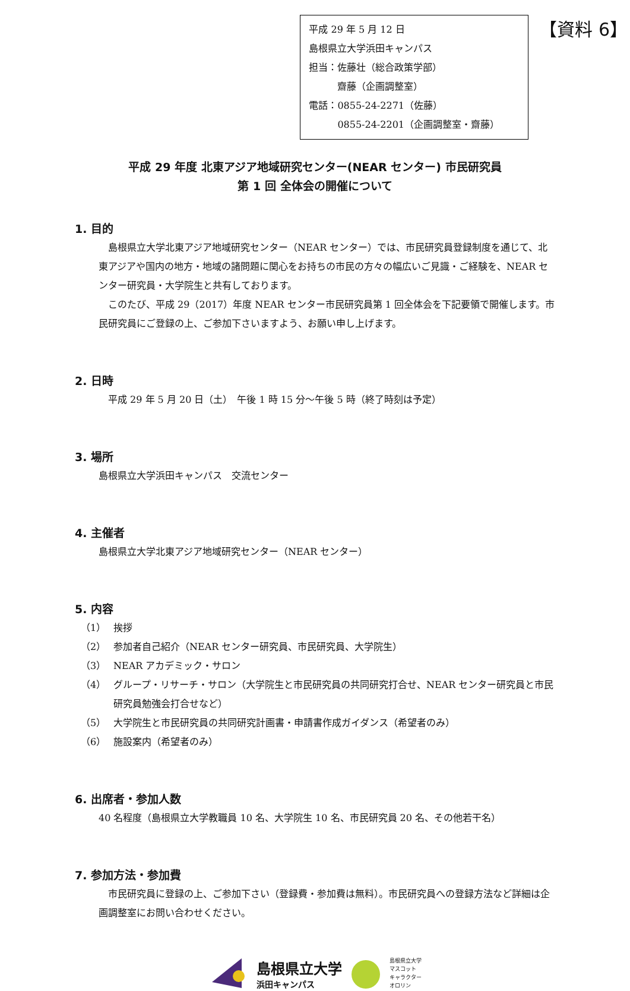平成 29 年 5 月 12 日
島根県立大学浜田キャンパス
担当：佐藤壮（総合政策学部）
　　　齋藤（企画調整室）
電話：0855-24-2271（佐藤）
　　　0855-24-2201（企画調整室・齋藤）
【資料 6】
平成 29 年度 北東アジア地域研究センター(NEAR センター) 市民研究員
第 1 回 全体会の開催について
1. 目的
　島根県立大学北東アジア地域研究センター（NEAR センター）では、市民研究員登録制度を通じて、北東アジアや国内の地方・地域の諸問題に関心をお持ちの市民の方々の幅広いご見識・ご経験を、NEAR センター研究員・大学院生と共有しております。
　このたび、平成 29（2017）年度 NEAR センター市民研究員第 1 回全体会を下記要領で開催します。市民研究員にご登録の上、ご参加下さいますよう、お願い申し上げます。
2. 日時
　平成 29 年 5 月 20 日（土）　午後 1 時 15 分～午後 5 時（終了時刻は予定）
3. 場所
島根県立大学浜田キャンパス　交流センター
4. 主催者
島根県立大学北東アジア地域研究センター（NEAR センター）
5. 内容
（1） 挨拶
（2） 参加者自己紹介（NEAR センター研究員、市民研究員、大学院生）
（3） NEAR アカデミック・サロン
（4） グループ・リサーチ・サロン（大学院生と市民研究員の共同研究打合せ、NEAR センター研究員と市民研究員勉強会打合せなど）
（5） 大学院生と市民研究員の共同研究計画書・申請書作成ガイダンス（希望者のみ）
（6） 施設案内（希望者のみ）
6. 出席者・参加人数
40 名程度（島根県立大学教職員 10 名、大学院生 10 名、市民研究員 20 名、その他若干名）
7. 参加方法・参加費
　市民研究員に登録の上、ご参加下さい（登録費・参加費は無料）。市民研究員への登録方法など詳細は企画調整室にお問い合わせください。
島根県立大学
浜田キャンパス
島根県立大学
マスコット
キャラクター
オロリン